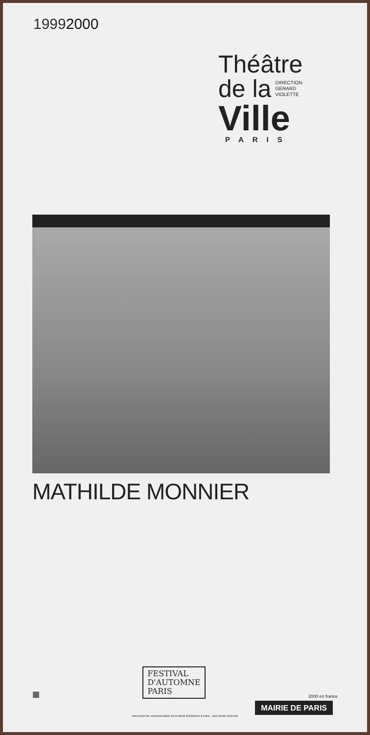19992000
Théâtre
de la
DIRECTION
GERARD
VIOLETTE
Ville
PARIS
MATHILDE MONNIER
▦
FESTIVAL
D'AUTOMNE
PARIS
2000 en france
MAIRIE DE PARIS
Document de communication du Festival d'Automne à Paris - tous droits réservés